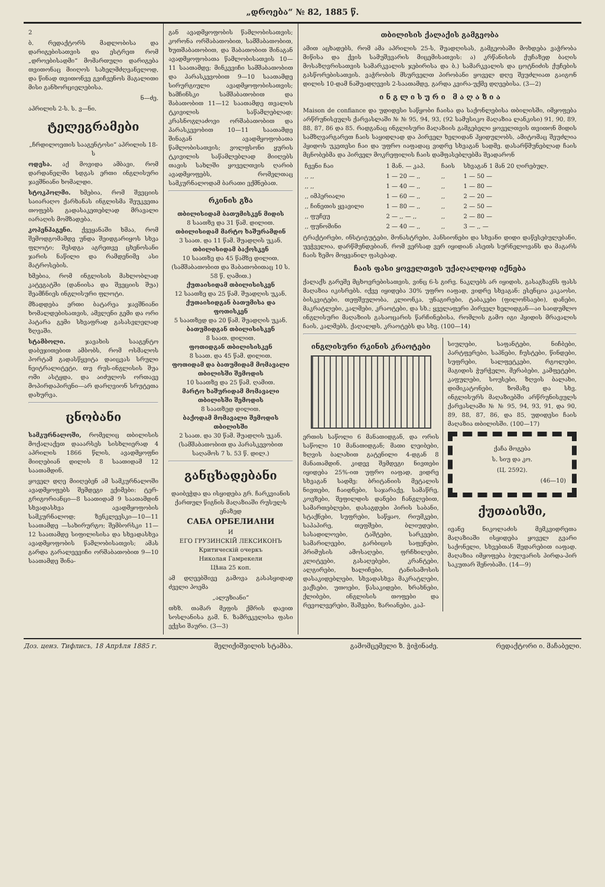„დროება“ № 82, 1885 წ.
2
ბ. რედაქტორს მადლობისა და დარიგებისათვის და ესტრეთ რომ „დროებისადმი“ მომართული დარიგება თვითონაც მიიღოს სახელმძღვანელოდ, და წინად თვითონვე გვიჩვენოს მაგალითი მისი განხორციელებისა.
ნ—ძე.
აპრილის 2-ს. ს. ვ—ნი.
ტელეგრამები
„ჩრდილოეთის სააგენტოსი“ აპრილის 18-ს
ოდესა. აქ მოვიდა ამბავი, რომ დარდანელში სდგას ერთი ინგლისური ჯავშნიანი ხომალდი.
სტოკჰოლმი. ხმებია, რომ შვეციის საიარაღო ქარხანას ინგლისმა შეუკვეთა თოფებს გადასაკეთებლად მრავალი იარაღის მომზადება.
კოპენჰაგენი. ქვეყანაში ხმაა, რომ შემოდგომამდე უნდა შეიდგარიყოს სხვა ფლოტი; შესდგა აგრეთვე ცხენოსანი ჯარის ნაწილი და რამდენიმე ასი მატროსების.
ხმებია, რომ ინგლისის მახლობლად კატეგატში (დანიისა და შვეციის შუა) შეამჩნიეს ინგლისური ფლოტი.
მზადდება ერთი ბატარეა ჯავშნიანი ხომალდებისათვის, ამვლენი გემი და ორი პატარა გემი სხვაფრად გასასვლელად ზღვაში.
სტამბოლი. ჯავახის სააგენტო დაბეჯითებით ამბობს, რომ ოსმალოს პორტამ გადასწყვიტა დაიცვას სრული ნეიტრალიტეტი, თუ რუს-ინგლისის შუა ომი ასტყდა, და აიძულოს ორთავე მოპირდაპირენი—არ დარღვიონ სრუტეთა დახურვა.
ცნობანი
სამკურნალოში, რომელიც თბილისის მოქალაქეთ დააარსეს სისხლიერად 4 აპრილის 1866 წლის, ავადმყოფნი მიიღებიან დილის 8 საათიდამ 12 საათამდინ.
ყოველ დღე მიიღებენ ამ სამკურნალოში ავადმყოფებს შემდეგი ექიმები: ტერ-გრიგორიანცი—8 საათიდამ 9 საათამდინ სხვადასხვა ავადმყოფობის სამკურნალოდ; ზენკლეესკი—10—11 საათამდე —სახირურგო; შემბორსკი 11—12 საათამდე სიფილისისა და სხვადასხვა ავადმყოფობის წამლობისათვის; ამას გარდა გარალეევიჩი ორშაბათობით 9—10 საათამდე შინა-
გან ავადმყოფობის წამლობისათვის; კორონა ორშაბათობით, სამშაბათობით, ხუთშაბათობით, და შაბათობით შინაგან ავადმყოფობათა წამლობისათვის 10—11 საათამდე; მინკევიჩი სამშაბათობით და პარასკევობით 9—10 საათამდე სირურგიული ავადმყოფობისათვის; ხამჩინსკი სამშაბათობით და შაბათობით 11—12 საათამდე თვალის ტკივილის საწამლებლად; კრასნოგლაძოვი ორშაბათობით და პარასკევობით 10—11 საათამდე შინაგან ავადმყოფობათა წამლობისათვის; ვოლფსონი ყურის ტკივილის საწამლებლად მიიღებს თავის სახლში ყოველთვის ღარიბ ავადმყოფებს, რომელთაც სამკურნალოდამ ბარათი ექმნებათ.
რკინის გზა
თბილისიდამ ბათუმისკენ მიდის
8 საათზე და 31 წამ. დილით.
თბილისიდამ მარტო ხაშურამდინ
3 საათ. და 11 წამ. შუადღის უკან.
თბილისიდამ ბაქოსკენ
10 საათზე და 45 წამზე დილით. (სამშაბათობით და შაბათობითაც 10 ს. 58 წ. ღამით.)
ქუთაისიდამ თბილისისკენ
12 საათზე და 25 წამ. შუადღის უკან.
ქუთაისიდგან ბათუმისა და ფოთისკენ
5 საათზედ და 20 წამ. შუადღის უკან.
ბათუმიდგან თბილისისკენ
8 საათ. დილით.
ფოთიდგან თბილისისკენ
8 საათ. და 45 წამ. დილით.
ფოთიდამ და ბათუმიდამ მომავალი თბილისში შემოდის
10 საათზე და 25 წამ. ღამით.
მარტო ხაშურიდამ მომავალი თბილისში შემოდის
8 საათზედ დილით.
ბაქოდამ მომავალი შემოდის თბილისში
2 საათ. და 30 წამ. შუადღის უკან. (სამშაბათობით და პარასკევობით საღამოს 7 ს. 53 წ. დილ.)
განცხადებანი
დაიბეჭდა და ისყიდება გრ. ჩარკვიანის ქართულ წიგნის მაღაზიაში რუსულს ენაზედ
САБА ОРБЕЛИАНИ
И
ЕГО ГРУЗИНСКІЙ ЛЕКСИКОНЪ
Критическій очеркъ
Николая Гамрекели
Цѣна 25 коп.
ამ დღეებშივე გამოვა გასასყიდად ძველი პოემა
„ალუზიანი“
თხზ. თამარ მეფის ქმრის დავით სოსლანისა გამ. ნ. ზამრეკელისა ფასი ექვსი შაური. (3—3)
თბილისის ქალაქის გამგეობა
ამით აცხადებს, რომ ამა აპრილის 25-ს, შუადღისას, გამგეობაში მოხდება ვაჭრობა მიწისა და ქვის სამუშევარის მიცემისათვის: ა) კრწანისის ქუჩაზედ ბაღის მოსაზღვრისათვის სამარკვალის ჯებირისა და ბ.) სამარკვალის და ცოტნიძის ქუჩების გასწორებისათვის. ვაჭრობის მსურველთ პირობანი ყოველ დღე შეუძლიათ გაიგონ დილის 10-დამ ნაშუადღევის 2-საათამდე, გარდა კვირა-უქმე დღეებისა. (3—2)
ი ნ გ ლ ი ს უ რ ი მ ა ღ ა ზ ი ა
Maison de confiance და უდიდესი საწყობი ჩაისა და საქონლებისა თბილისში, იმყოფება არწრუნისეულს ქარვასლაში № № 95, 94, 93, (92 სამუსიკო მაღაზია ლანკისი) 91, 90, 89, 88, 87, 86 და 85. რადგანაც ინგლისური მაღაზიის გამგებელი ყოველთვის თვითონ მიდის სამზღვარგარეთ ჩაის საყიდლად და პირველ ხელიდან ჰყიდულობს, ამიტომაც შეუძლია ჰყიდოს უკეთესი ჩაი და უფრო იაფადაც ვიდრე სხვაგან სადმე. დასარწმუნებლად ჩაის მცნობებმა და პირველ მოკრეფილის ჩაის დამფასებლებმა შეადარონ
| ჩვენი ჩაი | 1 მან. — კაპ. | ჩაის | სხვაგან 1 მან 20 ღირებულ. |
| ,, ,, | 1 — 20 — ,, | ,, | 1 — 50 — |
| ,, ,, | 1 — 40 — ,, | ,, | 1 — 80 — |
| ,, იმპერიალი | 1 — 60 — ,, | ,, | 2 — 20 — |
| ,, ჩინეთის ყვავილი | 1 — 80 — ,, | ,, | 2 — 50 — |
| ,, ფუჩეუ | 2 — ,, — ,, | ,, | 2 — 80 — |
| ,, ფუნომინი | 2 — 40 — ,, | ,, | 3 — ,, — |
ტრაქტირები, ინსტიტუტები, მონასტრები, პანსიონები და სხვანი დიდი დაწესებულებანი, უეჭველია, დარწმუნდებიან, რომ ვერსად ვერ იყიდიან ასეთს სურნელოვანს და მაგარს ჩაის ზემო მოყვანილ ფასებად.
ჩაის ფასი ყოველთვის უქაღალდოდ იქნება
ქალაქს გარეშე მცხოვრებისათვის, ვინც 6-ს გირვ. ნაკლებს არ იყიდის, გასაგზავნს ფასს მაღაზია იკისრებს. იქვე იყიდება 30% უფრო იაფად, ვიდრე სხვაგან: ესენცია კაკაოსი, ბისკვიტები, თეფშეულობა, კლიონკა, უნაგირები, ტაბაკები (ფილონსაები), დანები, მაკრატლები, კალმები, კრაოტები, და სხ.; ყველაფერი პირველ ხელიდგან—აი საიდუმლო ინგლისური მაღაზიის გასაოცარის წარჩინებისა, რომლის გამო იგი ჰყიდის მრავალის ჩაის, კალმებს, ქაღალდს, კრაოტებს და სხვ. (100—14)
ინგლისური რკინის კრაოტები
ერთის საწოლი 6 მანათიდგან, და ორის საწოლი 10 მანათიდგან; მათი ლეიბები, ზღვის ბალახით გატენილი 4-დგან 8 მანათამდინ. კიდევ შემდეგი ნივთები იყიდება 25%-ით უფრო იაფად, ვიდრე სხვაგან სადმე: ბრიტანიის მეტალის ნივთები, ჩაიდნები, საჯარაქე, სამაწრე, კოვზები, შეფილდის დანები ჩანგლებით, სამართებლები, დასაგდები პირის საბანი, სტაქნები, სუფრები, საწყაო, რიუმკები, საპაპირე, თეფშები, ბლიუდები, სასადილოები, ტაშტები, სარკეები, სამარილეები, გარბიცის საფენები, პრიმუსის ამოსაღები, ფრჩხილები, კლიტეები, გასაღებები, კრანტები, ალგირები, ხალიჩები, ტანისამოსის დასაკიდებლები, სხვადასხვა მაკრატლები, ვაქსები, უთოები, წასაკიდები, ხრახნები, ქლიბები, ინგლისის თოფები და რევოლვერები, შაშვები, ზარიანები, კაპ-
სიულები, საფანტები, ნიჩბები, პარტფერები, საპნები, ჩუსტები, წინდები, სუფრები, სალფეტკები, რგოლები, მაგიდის ჭურჭელი, მერაბები, კამფეტები, კაფულები, სოუსები, ზღვის ბალახი, დიმიკატონები, ზომაზე და სხვ. ინგლისურს მაღაზიებში არწრუნისეულს ქარვასლაში № № 95, 94, 93, 91, და 90, 89, 88, 87, 86, და 85, უდიდესი ჩაის მაღაზია თბილისში. (100—17)
ქაჩა მოგება
ს. სიუ და კო.
(Ц. 2592).
(46—10)
ქუთაისში,
ივანე ნიკოლაძის მემკვიდრეთა მაღაზიაში ისყიდება ყოველ გვარი საქონელი, სხვებთან შედარებით იაფად. მაღაზია იმყოფება ბულვარის პირდა-პირ საკუთარ შენობაში. (14—9)
Доз. ценз. Тифлисъ, 18 Апрѣля 1885 г. მელიქიშვილის სტამბა. გამომცემელი ზ. ჭიჭინაძე. რედაქტორი ი. მაჩაბელი.